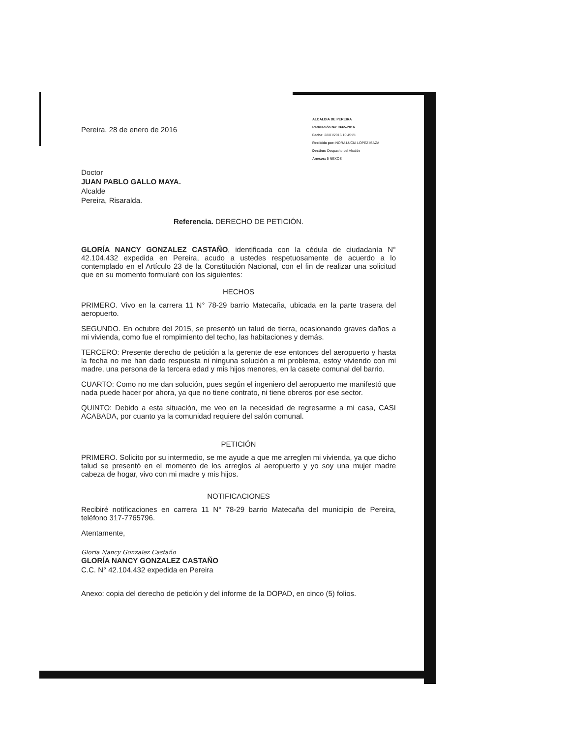Pereira, 28 de enero de 2016
ALCALDIA DE PEREIRA
Radicación No: 3665-2016
Fecha: 28/01/2016 10:45:21
Recibido por: NORA LUCIA LOPEZ ISAZA
Destino: Despacho del Alcalde
Anexos: 5 NEXOS
Doctor
JUAN PABLO GALLO MAYA.
Alcalde
Pereira, Risaralda.
Referencia. DERECHO DE PETICIÓN.
GLORÍA NANCY GONZALEZ CASTAÑO, identificada con la cédula de ciudadanía N° 42.104.432 expedida en Pereira, acudo a ustedes respetuosamente de acuerdo a lo contemplado en el Artículo 23 de la Constitución Nacional, con el fin de realizar una solicitud que en su momento formularé con los siguientes:
HECHOS
PRIMERO. Vivo en la carrera 11 N° 78-29 barrio Matecaña, ubicada en la parte trasera del aeropuerto.
SEGUNDO. En octubre del 2015, se presentó un talud de tierra, ocasionando graves daños a mi vivienda, como fue el rompimiento del techo, las habitaciones y demás.
TERCERO: Presente derecho de petición a la gerente de ese entonces del aeropuerto y hasta la fecha no me han dado respuesta ni ninguna solución a mi problema, estoy viviendo con mi madre, una persona de la tercera edad y mis hijos menores, en la casete comunal del barrio.
CUARTO: Como no me dan solución, pues según el ingeniero del aeropuerto me manifestó que nada puede hacer por ahora, ya que no tiene contrato, ni tiene obreros por ese sector.
QUINTO: Debido a esta situación, me veo en la necesidad de regresarme a mi casa, CASI ACABADA, por cuanto ya la comunidad requiere del salón comunal.
PETICIÓN
PRIMERO. Solicito por su intermedio, se me ayude a que me arreglen mi vivienda, ya que dicho talud se presentó en el momento de los arreglos al aeropuerto y yo soy una mujer madre cabeza de hogar, vivo con mi madre y mis hijos.
NOTIFICACIONES
Recibiré notificaciones en carrera 11 N° 78-29 barrio Matecaña del municipio de Pereira, teléfono 317-7765796.
Atentamente,
Gloria Nancy Gonzalez Castaño
GLORÍA NANCY GONZALEZ CASTAÑO
C.C. N° 42.104.432 expedida en Pereira
Anexo: copia del derecho de petición y del informe de la DOPAD, en cinco (5) folios.